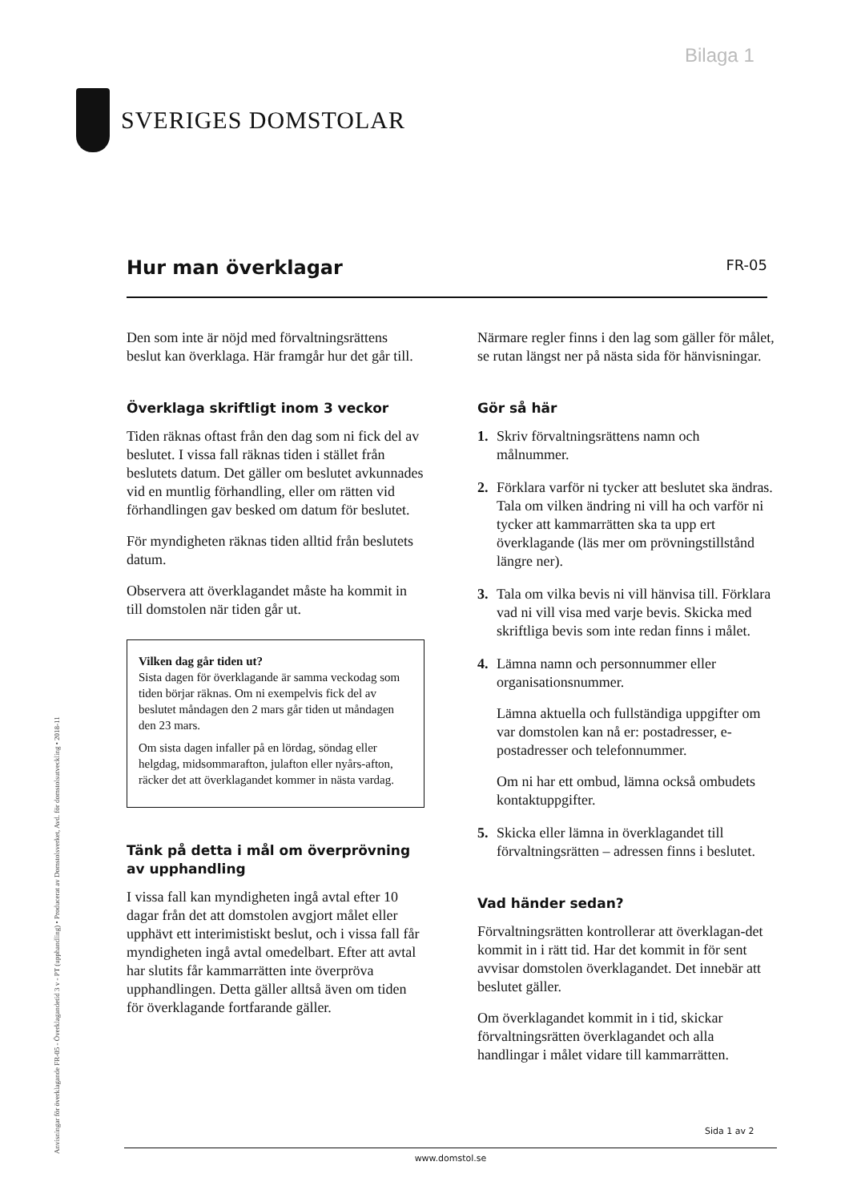Bilaga 1
SVERIGES DOMSTOLAR
Hur man överklagar
FR-05
Den som inte är nöjd med förvaltningsrättens beslut kan överklaga. Här framgår hur det går till.
Överklaga skriftligt inom 3 veckor
Tiden räknas oftast från den dag som ni fick del av beslutet. I vissa fall räknas tiden i stället från beslutets datum. Det gäller om beslutet avkunnades vid en muntlig förhandling, eller om rätten vid förhandlingen gav besked om datum för beslutet.
För myndigheten räknas tiden alltid från beslutets datum.
Observera att överklagandet måste ha kommit in till domstolen när tiden går ut.
Vilken dag går tiden ut?
Sista dagen för överklagande är samma veckodag som tiden börjar räknas. Om ni exempelvis fick del av beslutet måndagen den 2 mars går tiden ut måndagen den 23 mars.
Om sista dagen infaller på en lördag, söndag eller helgdag, midsommarafton, julafton eller nyårs-afton, räcker det att överklagandet kommer in nästa vardag.
Tänk på detta i mål om överprövning av upphandling
I vissa fall kan myndigheten ingå avtal efter 10 dagar från det att domstolen avgjort målet eller upphävt ett interimistiskt beslut, och i vissa fall får myndigheten ingå avtal omedelbart. Efter att avtal har slutits får kammarrätten inte överpröva upphandlingen. Detta gäller alltså även om tiden för överklagande fortfarande gäller.
Närmare regler finns i den lag som gäller för målet, se rutan längst ner på nästa sida för hänvisningar.
Gör så här
1. Skriv förvaltningsrättens namn och målnummer.
2. Förklara varför ni tycker att beslutet ska ändras. Tala om vilken ändring ni vill ha och varför ni tycker att kammarrätten ska ta upp ert överklagande (läs mer om prövningstillstånd längre ner).
3. Tala om vilka bevis ni vill hänvisa till. Förklara vad ni vill visa med varje bevis. Skicka med skriftliga bevis som inte redan finns i målet.
4. Lämna namn och personnummer eller organisationsnummer.
Lämna aktuella och fullständiga uppgifter om var domstolen kan nå er: postadresser, e-postadresser och telefonnummer.
Om ni har ett ombud, lämna också ombudets kontaktuppgifter.
5. Skicka eller lämna in överklagandet till förvaltningsrätten – adressen finns i beslutet.
Vad händer sedan?
Förvaltningsrätten kontrollerar att överklagan-det kommit in i rätt tid. Har det kommit in för sent avvisar domstolen överklagandet. Det innebär att beslutet gäller.
Om överklagandet kommit in i tid, skickar förvaltningsrätten överklagandet och alla handlingar i målet vidare till kammarrätten.
Anvisningar för överklagande FR-05 - Överklagandetid 3 v - PT (upphandling) • Producerat av Domstolsverket, Avd. för domstolsutveckling • 2018-11
Sida 1 av 2
www.domstol.se